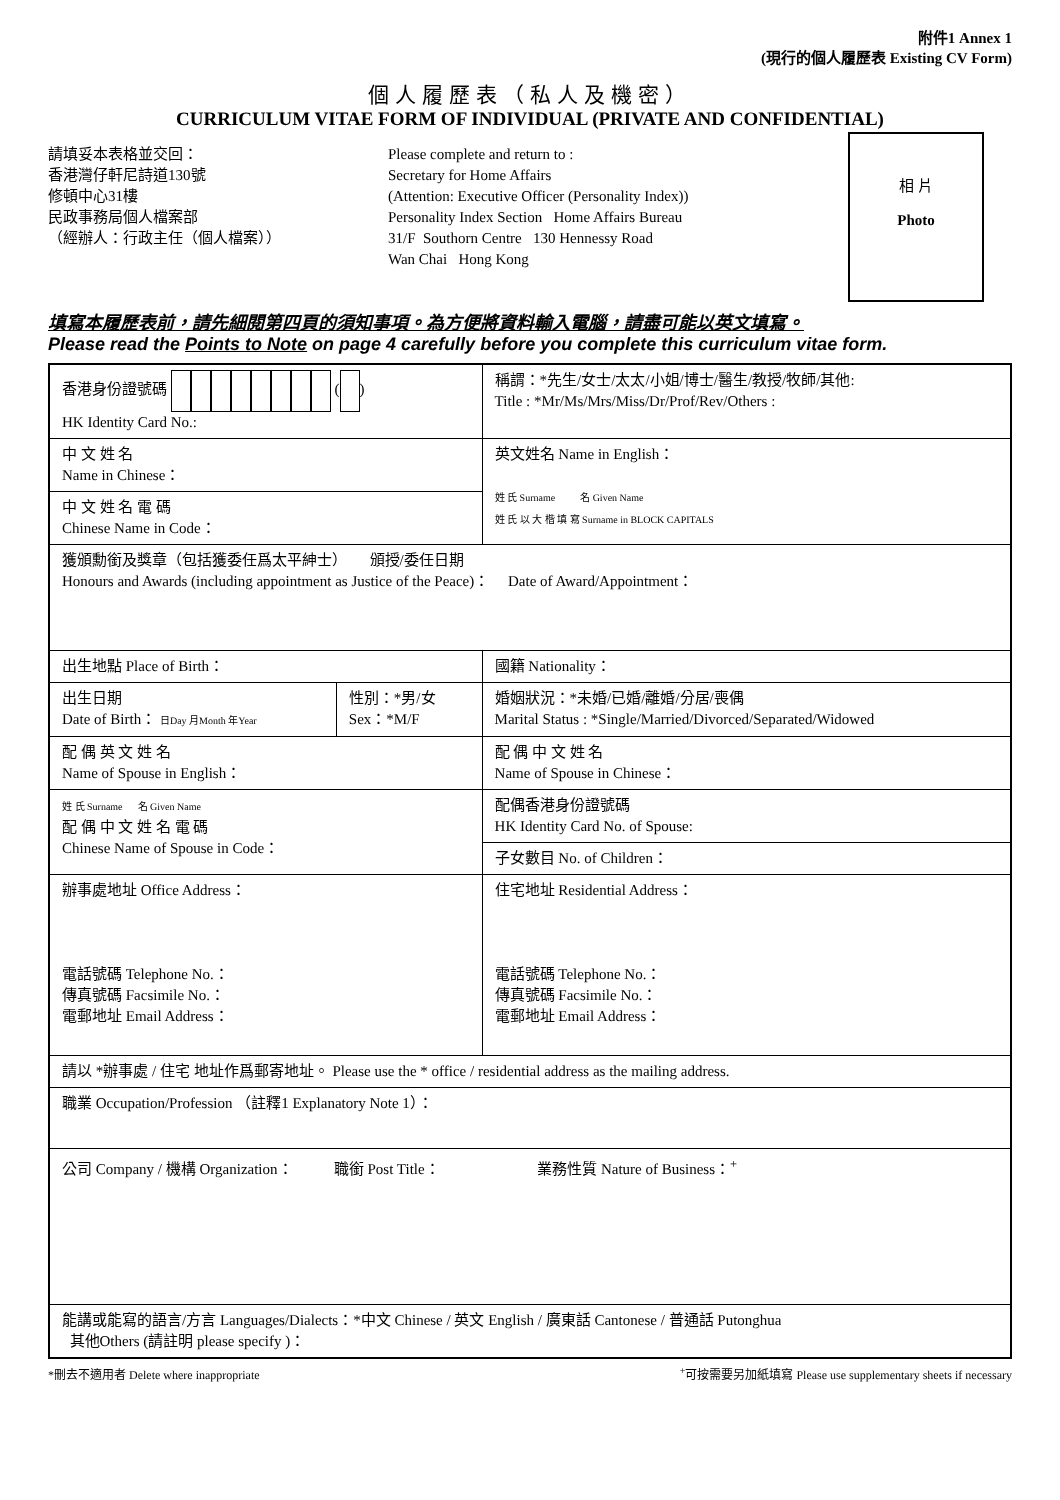附件1 Annex 1
(現行的個人履歷表 Existing CV Form)
個人履歷表（私人及機密）
CURRICULUM VITAE FORM OF INDIVIDUAL (PRIVATE AND CONFIDENTIAL)
請填妥本表格並交回：
香港灣仔軒尼詩道130號
修頓中心31樓
民政事務局個人檔案部
（經辦人：行政主任（個人檔案））
Please complete and return to :
Secretary for Home Affairs
(Attention: Executive Officer (Personality Index))
Personality Index Section Home Affairs Bureau
31/F Southorn Centre 130 Hennessy Road
Wan Chai Hong Kong
相 片
Photo
填寫本履歷表前，請先細閱第四頁的須知事項。為方便將資料輸入電腦，請盡可能以英文填寫。
Please read the Points to Note on page 4 carefully before you complete this curriculum vitae form.
| 香港身份證號碼 ( ) HK Identity Card No.: | | 稱謂：*先生/女士/太太/小姐/博士/醫生/教授/牧師/其他: Title : *Mr/Ms/Mrs/Miss/Dr/Prof/Rev/Others : |
| 中 文 姓 名 Name in Chinese： | | 英文姓名 Name in English： 姓 氏 Surname 名 Given Name 姓 氏 以 大 楷 填 寫 Surname in BLOCK CAPITALS |
| 中 文 姓 名 電 碼 Chinese Name in Code： | | |
| 獲頒勳銜及獎章（包括獲委任爲太平紳士） 頒授/委任日期 Honours and Awards (including appointment as Justice of the Peace)： Date of Award/Appointment： | | |
| 出生地點 Place of Birth： | | 國籍 Nationality： |
| 出生日期 Date of Birth： 日Day 月Month 年Year | 性別：*男/女 Sex：*M/F | 婚姻狀況：*未婚/已婚/離婚/分居/喪偶 Marital Status : *Single/Married/Divorced/Separated/Widowed |
| 配 偶 英 文 姓 名 Name of Spouse in English： | | 配 偶 中 文 姓 名 Name of Spouse in Chinese： |
| 姓 氏 Surname 名 Given Name 配 偶 中 文 姓 名 電 碼 Chinese Name of Spouse in Code： | | 配偶香港身份證號碼 HK Identity Card No. of Spouse: |
| | | 子女數目 No. of Children： |
| 辦事處地址 Office Address： 電話號碼 Telephone No.： 傳真號碼 Facsimile No.： 電郵地址 Email Address： | | 住宅地址 Residential Address： 電話號碼 Telephone No.： 傳真號碼 Facsimile No.： 電郵地址 Email Address： |
| 請以 *辦事處 / 住宅 地址作爲郵寄地址。 Please use the * office / residential address as the mailing address. | | |
| 職業 Occupation/Profession （註釋1 Explanatory Note 1）： | | |
| 公司 Company / 機構 Organization： 職銜 Post Title： 業務性質 Nature of Business：<sup>+</sup> | | |
| 能講或能寫的語言/方言 Languages/Dialects：*中文 Chinese / 英文 English / 廣東話 Cantonese / 普通話 Putonghua 其他Others (請註明 please specify )： | | |
*刪去不適用者 Delete where inappropriate<sup>+</sup>可按需要另加紙填寫 Please use supplementary sheets if necessary